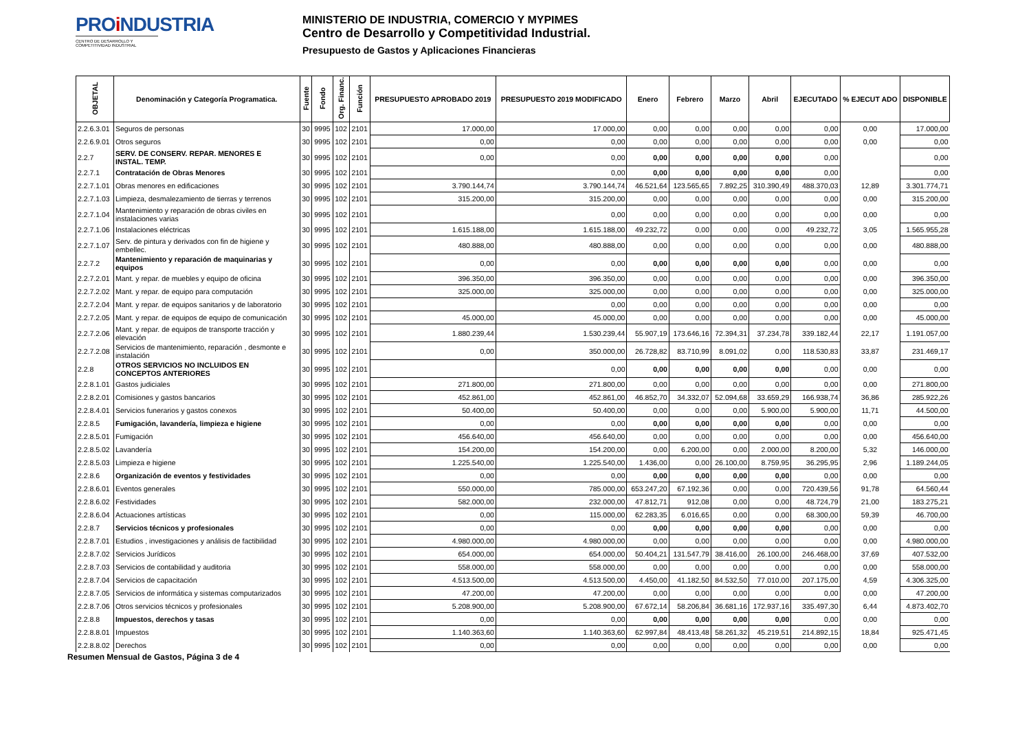PROi NDUSTRIA
CENTRO DE DESARROLLO Y COMPETITIVIDAD INDUSTRIAL
MINISTERIO DE INDUSTRIA, COMERCIO Y MYPIMES
Centro de Desarrollo y Competitividad Industrial.
Presupuesto de Gastos y Aplicaciones Financieras
| OBJETAL | Denominación y Categoría Programatica. | Fuente | Fondo | Org. Financ. | Función | PRESUPUESTO APROBADO 2019 | PRESUPUESTO 2019 MODIFICADO | Enero | Febrero | Marzo | Abril | EJECUTADO | % EJECUT ADO | DISPONIBLE |
| --- | --- | --- | --- | --- | --- | --- | --- | --- | --- | --- | --- | --- | --- | --- |
| 2.2.6.3.01 | Seguros de personas | 30 | 9995 | 102 | 2101 | 17.000,00 | 17.000,00 | 0,00 | 0,00 | 0,00 | 0,00 | 0,00 | 0,00 | 17.000,00 |
| 2.2.6.9.01 | Otros seguros | 30 | 9995 | 102 | 2101 | 0,00 | 0,00 | 0,00 | 0,00 | 0,00 | 0,00 | 0,00 | 0,00 | 0,00 |
| 2.2.7 | SERV. DE CONSERV. REPAR. MENORES E INSTAL. TEMP. | 30 | 9995 | 102 | 2101 | 0,00 | 0,00 | 0,00 | 0,00 | 0,00 | 0,00 | 0,00 | | 0,00 |
| 2.2.7.1 | Contratación de Obras Menores | 30 | 9995 | 102 | 2101 | | 0,00 | 0,00 | 0,00 | 0,00 | 0,00 | 0,00 | | 0,00 |
| 2.2.7.1.01 | Obras menores en edificaciones | 30 | 9995 | 102 | 2101 | 3.790.144,74 | 3.790.144,74 | 46.521,64 | 123.565,65 | 7.892,25 | 310.390,49 | 488.370,03 | 12,89 | 3.301.774,71 |
| 2.2.7.1.03 | Limpieza, desmalezamiento de tierras y terrenos | 30 | 9995 | 102 | 2101 | 315.200,00 | 315.200,00 | 0,00 | 0,00 | 0,00 | 0,00 | 0,00 | 0,00 | 315.200,00 |
| 2.2.7.1.04 | Mantenimiento y reparación de obras civiles en instalaciones varias | 30 | 9995 | 102 | 2101 | | 0,00 | 0,00 | 0,00 | 0,00 | 0,00 | 0,00 | 0,00 | 0,00 |
| 2.2.7.1.06 | Instalaciones eléctricas | 30 | 9995 | 102 | 2101 | 1.615.188,00 | 1.615.188,00 | 49.232,72 | 0,00 | 0,00 | 0,00 | 49.232,72 | 3,05 | 1.565.955,28 |
| 2.2.7.1.07 | Serv. de pintura y derivados con fin de higiene y embellec. | 30 | 9995 | 102 | 2101 | 480.888,00 | 480.888,00 | 0,00 | 0,00 | 0,00 | 0,00 | 0,00 | 0,00 | 480.888,00 |
| 2.2.7.2 | Mantenimiento y reparación de maquinarias y equipos | 30 | 9995 | 102 | 2101 | 0,00 | 0,00 | 0,00 | 0,00 | 0,00 | 0,00 | 0,00 | 0,00 | 0,00 |
| 2.2.7.2.01 | Mant. y repar. de muebles y equipo de oficina | 30 | 9995 | 102 | 2101 | 396.350,00 | 396.350,00 | 0,00 | 0,00 | 0,00 | 0,00 | 0,00 | 0,00 | 396.350,00 |
| 2.2.7.2.02 | Mant. y repar. de equipo para computación | 30 | 9995 | 102 | 2101 | 325.000,00 | 325.000,00 | 0,00 | 0,00 | 0,00 | 0,00 | 0,00 | 0,00 | 325.000,00 |
| 2.2.7.2.04 | Mant. y repar. de equipos sanitarios y de laboratorio | 30 | 9995 | 102 | 2101 | | 0,00 | 0,00 | 0,00 | 0,00 | 0,00 | 0,00 | 0,00 | 0,00 |
| 2.2.7.2.05 | Mant. y repar. de equipos de equipo de comunicación | 30 | 9995 | 102 | 2101 | 45.000,00 | 45.000,00 | 0,00 | 0,00 | 0,00 | 0,00 | 0,00 | 0,00 | 45.000,00 |
| 2.2.7.2.06 | Mant. y repar. de equipos de transporte tracción y elevación | 30 | 9995 | 102 | 2101 | 1.880.239,44 | 1.530.239,44 | 55.907,19 | 173.646,16 | 72.394,31 | 37.234,78 | 339.182,44 | 22,17 | 1.191.057,00 |
| 2.2.7.2.08 | Servicios de mantenimiento, reparación , desmonte e instalación | 30 | 9995 | 102 | 2101 | 0,00 | 350.000,00 | 26.728,82 | 83.710,99 | 8.091,02 | 0,00 | 118.530,83 | 33,87 | 231.469,17 |
| 2.2.8 | OTROS SERVICIOS NO INCLUIDOS EN CONCEPTOS ANTERIORES | 30 | 9995 | 102 | 2101 | | 0,00 | 0,00 | 0,00 | 0,00 | 0,00 | 0,00 | 0,00 | 0,00 |
| 2.2.8.1.01 | Gastos judiciales | 30 | 9995 | 102 | 2101 | 271.800,00 | 271.800,00 | 0,00 | 0,00 | 0,00 | 0,00 | 0,00 | 0,00 | 271.800,00 |
| 2.2.8.2.01 | Comisiones y gastos bancarios | 30 | 9995 | 102 | 2101 | 452.861,00 | 452.861,00 | 46.852,70 | 34.332,07 | 52.094,68 | 33.659,29 | 166.938,74 | 36,86 | 285.922,26 |
| 2.2.8.4.01 | Servicios funerarios y gastos conexos | 30 | 9995 | 102 | 2101 | 50.400,00 | 50.400,00 | 0,00 | 0,00 | 0,00 | 5.900,00 | 5.900,00 | 11,71 | 44.500,00 |
| 2.2.8.5 | Fumigación, lavandería, limpieza e higiene | 30 | 9995 | 102 | 2101 | 0,00 | 0,00 | 0,00 | 0,00 | 0,00 | 0,00 | 0,00 | 0,00 | 0,00 |
| 2.2.8.5.01 | Fumigación | 30 | 9995 | 102 | 2101 | 456.640,00 | 456.640,00 | 0,00 | 0,00 | 0,00 | 0,00 | 0,00 | 0,00 | 456.640,00 |
| 2.2.8.5.02 | Lavandería | 30 | 9995 | 102 | 2101 | 154.200,00 | 154.200,00 | 0,00 | 6.200,00 | 0,00 | 2.000,00 | 8.200,00 | 5,32 | 146.000,00 |
| 2.2.8.5.03 | Limpieza e higiene | 30 | 9995 | 102 | 2101 | 1.225.540,00 | 1.225.540,00 | 1.436,00 | 0,00 | 26.100,00 | 8.759,95 | 36.295,95 | 2,96 | 1.189.244,05 |
| 2.2.8.6 | Organización de eventos y festividades | 30 | 9995 | 102 | 2101 | 0,00 | 0,00 | 0,00 | 0,00 | 0,00 | 0,00 | 0,00 | 0,00 | 0,00 |
| 2.2.8.6.01 | Eventos generales | 30 | 9995 | 102 | 2101 | 550.000,00 | 785.000,00 | 653.247,20 | 67.192,36 | 0,00 | 0,00 | 720.439,56 | 91,78 | 64.560,44 |
| 2.2.8.6.02 | Festividades | 30 | 9995 | 102 | 2101 | 582.000,00 | 232.000,00 | 47.812,71 | 912,08 | 0,00 | 0,00 | 48.724,79 | 21,00 | 183.275,21 |
| 2.2.8.6.04 | Actuaciones artísticas | 30 | 9995 | 102 | 2101 | 0,00 | 115.000,00 | 62.283,35 | 6.016,65 | 0,00 | 0,00 | 68.300,00 | 59,39 | 46.700,00 |
| 2.2.8.7 | Servicios técnicos y profesionales | 30 | 9995 | 102 | 2101 | 0,00 | 0,00 | 0,00 | 0,00 | 0,00 | 0,00 | 0,00 | 0,00 | 0,00 |
| 2.2.8.7.01 | Estudios , investigaciones y análisis de factibilidad | 30 | 9995 | 102 | 2101 | 4.980.000,00 | 4.980.000,00 | 0,00 | 0,00 | 0,00 | 0,00 | 0,00 | 0,00 | 4.980.000,00 |
| 2.2.8.7.02 | Servicios Jurídicos | 30 | 9995 | 102 | 2101 | 654.000,00 | 654.000,00 | 50.404,21 | 131.547,79 | 38.416,00 | 26.100,00 | 246.468,00 | 37,69 | 407.532,00 |
| 2.2.8.7.03 | Servicios de contabilidad y auditoria | 30 | 9995 | 102 | 2101 | 558.000,00 | 558.000,00 | 0,00 | 0,00 | 0,00 | 0,00 | 0,00 | 0,00 | 558.000,00 |
| 2.2.8.7.04 | Servicios de capacitación | 30 | 9995 | 102 | 2101 | 4.513.500,00 | 4.513.500,00 | 4.450,00 | 41.182,50 | 84.532,50 | 77.010,00 | 207.175,00 | 4,59 | 4.306.325,00 |
| 2.2.8.7.05 | Servicios de informática y sistemas computarizados | 30 | 9995 | 102 | 2101 | 47.200,00 | 47.200,00 | 0,00 | 0,00 | 0,00 | 0,00 | 0,00 | 0,00 | 47.200,00 |
| 2.2.8.7.06 | Otros servicios técnicos y profesionales | 30 | 9995 | 102 | 2101 | 5.208.900,00 | 5.208.900,00 | 67.672,14 | 58.206,84 | 36.681,16 | 172.937,16 | 335.497,30 | 6,44 | 4.873.402,70 |
| 2.2.8.8 | Impuestos, derechos y tasas | 30 | 9995 | 102 | 2101 | 0,00 | 0,00 | 0,00 | 0,00 | 0,00 | 0,00 | 0,00 | 0,00 | 0,00 |
| 2.2.8.8.01 | Impuestos | 30 | 9995 | 102 | 2101 | 1.140.363,60 | 1.140.363,60 | 62.997,84 | 48.413,48 | 58.261,32 | 45.219,51 | 214.892,15 | 18,84 | 925.471,45 |
| 2.2.8.8.02 | Derechos | 30 | 9995 | 102 | 2101 | 0,00 | 0,00 | 0,00 | 0,00 | 0,00 | 0,00 | 0,00 | 0,00 | 0,00 |
Resumen Mensual de Gastos, Página 3 de 4